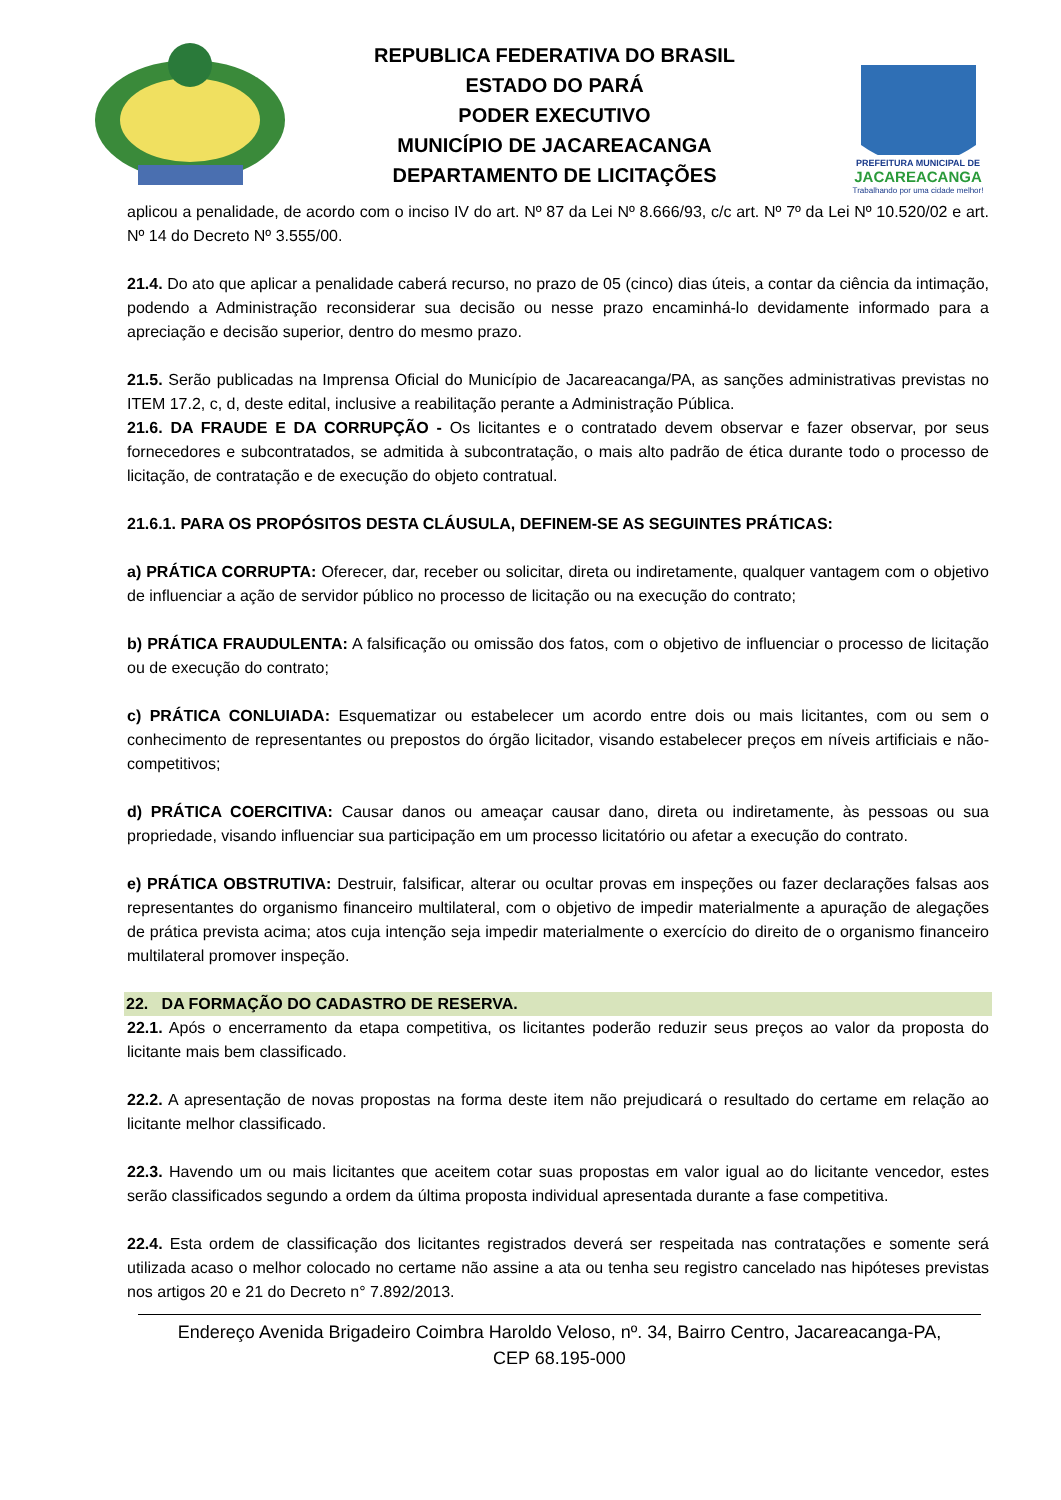REPUBLICA FEDERATIVA DO BRASIL
ESTADO DO PARÁ
PODER EXECUTIVO
MUNICÍPIO DE JACAREACANGA
DEPARTAMENTO DE LICITAÇÕES
PREFEITURA MUNICIPAL DE
JACAREACANGA
Trabalhando por uma cidade melhor!
aplicou a penalidade, de acordo com o inciso IV do art. Nº 87 da Lei Nº 8.666/93, c/c art. Nº 7º da Lei Nº 10.520/02 e art. Nº 14 do Decreto Nº 3.555/00.
21.4. Do ato que aplicar a penalidade caberá recurso, no prazo de 05 (cinco) dias úteis, a contar da ciência da intimação, podendo a Administração reconsiderar sua decisão ou nesse prazo encaminhá-lo devidamente informado para a apreciação e decisão superior, dentro do mesmo prazo.
21.5. Serão publicadas na Imprensa Oficial do Município de Jacareacanga/PA, as sanções administrativas previstas no ITEM 17.2, c, d, deste edital, inclusive a reabilitação perante a Administração Pública.
21.6. DA FRAUDE E DA CORRUPÇÃO - Os licitantes e o contratado devem observar e fazer observar, por seus fornecedores e subcontratados, se admitida à subcontratação, o mais alto padrão de ética durante todo o processo de licitação, de contratação e de execução do objeto contratual.
21.6.1. PARA OS PROPÓSITOS DESTA CLÁUSULA, DEFINEM-SE AS SEGUINTES PRÁTICAS:
a) PRÁTICA CORRUPTA: Oferecer, dar, receber ou solicitar, direta ou indiretamente, qualquer vantagem com o objetivo de influenciar a ação de servidor público no processo de licitação ou na execução do contrato;
b) PRÁTICA FRAUDULENTA: A falsificação ou omissão dos fatos, com o objetivo de influenciar o processo de licitação ou de execução do contrato;
c) PRÁTICA CONLUIADA: Esquematizar ou estabelecer um acordo entre dois ou mais licitantes, com ou sem o conhecimento de representantes ou prepostos do órgão licitador, visando estabelecer preços em níveis artificiais e não-competitivos;
d) PRÁTICA COERCITIVA: Causar danos ou ameaçar causar dano, direta ou indiretamente, às pessoas ou sua propriedade, visando influenciar sua participação em um processo licitatório ou afetar a execução do contrato.
e) PRÁTICA OBSTRUTIVA: Destruir, falsificar, alterar ou ocultar provas em inspeções ou fazer declarações falsas aos representantes do organismo financeiro multilateral, com o objetivo de impedir materialmente a apuração de alegações de prática prevista acima; atos cuja intenção seja impedir materialmente o exercício do direito de o organismo financeiro multilateral promover inspeção.
22. DA FORMAÇÃO DO CADASTRO DE RESERVA.
22.1. Após o encerramento da etapa competitiva, os licitantes poderão reduzir seus preços ao valor da proposta do licitante mais bem classificado.
22.2. A apresentação de novas propostas na forma deste item não prejudicará o resultado do certame em relação ao licitante melhor classificado.
22.3. Havendo um ou mais licitantes que aceitem cotar suas propostas em valor igual ao do licitante vencedor, estes serão classificados segundo a ordem da última proposta individual apresentada durante a fase competitiva.
22.4. Esta ordem de classificação dos licitantes registrados deverá ser respeitada nas contratações e somente será utilizada acaso o melhor colocado no certame não assine a ata ou tenha seu registro cancelado nas hipóteses previstas nos artigos 20 e 21 do Decreto n° 7.892/2013.
Endereço Avenida Brigadeiro Coimbra Haroldo Veloso, nº. 34, Bairro Centro, Jacareacanga-PA,
CEP 68.195-000